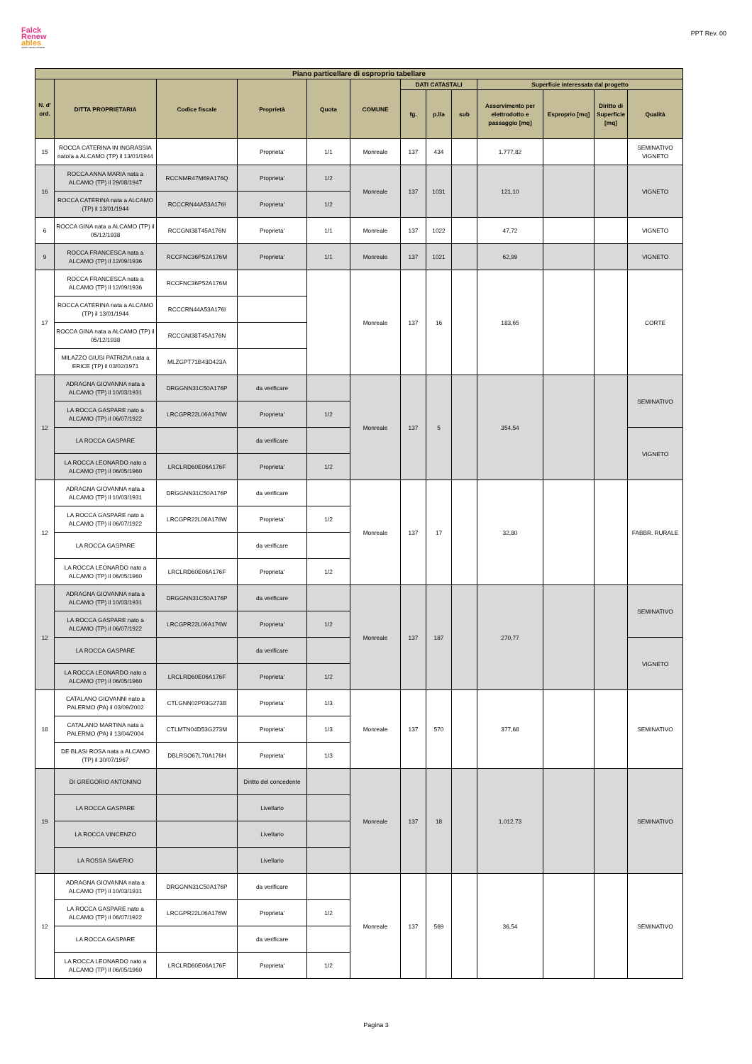Falck
Renew
ables
ASSET DEVELOPMENT
PPT Rev. 00
| Piano particellare di esproprio tabellare | | | | | | | | | | | | |
| --- | --- | --- | --- | --- | --- | --- | --- | --- | --- | --- | --- | --- |
| N. d' ord. | DITTA PROPRIETARIA | Codice fiscale | Proprietà | Quota | COMUNE | DATI CATASTALI | | | Superficie interessata dal progetto | | | |
| | | | | | | fg. | p.lla | sub | Asservimento per elettrodotto e passaggio [mq] | Esproprio [mq] | Diritto di Superficie [mq] | Qualità |
| 15 | ROCCA CATERINA IN INGRASSIA nato/a a ALCAMO (TP) il 13/01/1944 | | Proprieta' | 1/1 | Monreale | 137 | 434 | | 1.777,82 | | | SEMINATIVO VIGNETO |
| 16 | ROCCA ANNA MARIA nata a ALCAMO (TP) il 29/08/1947 | RCCNMR47M69A176Q | Proprieta' | 1/2 | Monreale | 137 | 1031 | | 121,10 | | | VIGNETO |
| | ROCCA CATERINA nata a ALCAMO (TP) il 13/01/1944 | RCCCRN44A53A176I | Proprieta' | 1/2 | | | | | | | | |
| 6 | ROCCA GINA nata a ALCAMO (TP) il 05/12/1938 | RCCGNI38T45A176N | Proprieta' | 1/1 | Monreale | 137 | 1022 | | 47,72 | | | VIGNETO |
| 9 | ROCCA FRANCESCA nata a ALCAMO (TP) il 12/09/1936 | RCCFNC36P52A176M | Proprieta' | 1/1 | Monreale | 137 | 1021 | | 62,99 | | | VIGNETO |
| 17 | ROCCA FRANCESCA nata a ALCAMO (TP) il 12/09/1936 | RCCFNC36P52A176M | | | Monreale | 137 | 16 | | 183,65 | | | CORTE |
| | ROCCA CATERINA nata a ALCAMO (TP) il 13/01/1944 | RCCCRN44A53A176I | | | | | | | | | | |
| | ROCCA GINA nata a ALCAMO (TP) il 05/12/1938 | RCCGNI38T45A176N | | | | | | | | | | |
| | MILAZZO GIUSI PATRIZIA nata a ERICE (TP) il 03/02/1971 | MLZGPT71B43D423A | | | | | | | | | | |
| 12 | ADRAGNA GIOVANNA nata a ALCAMO (TP) il 10/03/1931 | DRGGNN31C50A176P | da verificare | | Monreale | 137 | 5 | | 354,54 | | | SEMINATIVO |
| | LA ROCCA GASPARE nato a ALCAMO (TP) il 06/07/1922 | LRCGPR22L06A176W | Proprieta' | 1/2 | | | | | | | | |
| | LA ROCCA GASPARE | | da verificare | | | | | | | | | VIGNETO |
| | LA ROCCA LEONARDO nato a ALCAMO (TP) il 06/05/1960 | LRCLRD60E06A176F | Proprieta' | 1/2 | | | | | | | | |
| 12 | ADRAGNA GIOVANNA nata a ALCAMO (TP) il 10/03/1931 | DRGGNN31C50A176P | da verificare | | Monreale | 137 | 17 | | 32,80 | | | FABBR. RURALE |
| | LA ROCCA GASPARE nato a ALCAMO (TP) il 06/07/1922 | LRCGPR22L06A176W | Proprieta' | 1/2 | | | | | | | | |
| | LA ROCCA GASPARE | | da verificare | | | | | | | | | |
| | LA ROCCA LEONARDO nato a ALCAMO (TP) il 06/05/1960 | LRCLRD60E06A176F | Proprieta' | 1/2 | | | | | | | | |
| 12 | ADRAGNA GIOVANNA nata a ALCAMO (TP) il 10/03/1931 | DRGGNN31C50A176P | da verificare | | Monreale | 137 | 187 | | 270,77 | | | SEMINATIVO |
| | LA ROCCA GASPARE nato a ALCAMO (TP) il 06/07/1922 | LRCGPR22L06A176W | Proprieta' | 1/2 | | | | | | | | |
| | LA ROCCA GASPARE | | da verificare | | | | | | | | | VIGNETO |
| | LA ROCCA LEONARDO nato a ALCAMO (TP) il 06/05/1960 | LRCLRD60E06A176F | Proprieta' | 1/2 | | | | | | | | |
| 18 | CATALANO GIOVANNI nato a PALERMO (PA) il 03/09/2002 | CTLGNN02P03G273B | Proprieta' | 1/3 | Monreale | 137 | 570 | | 377,68 | | | SEMINATIVO |
| | CATALANO MARTINA nata a PALERMO (PA) il 13/04/2004 | CTLMTN04D53G273M | Proprieta' | 1/3 | | | | | | | | |
| | DE BLASI ROSA nata a ALCAMO (TP) il 30/07/1967 | DBLRSO67L70A176H | Proprieta' | 1/3 | | | | | | | | |
| 19 | DI GREGORIO ANTONINO | | Diritto del concedente | | Monreale | 137 | 18 | | 1.012,73 | | | SEMINATIVO |
| | LA ROCCA GASPARE | | Livellario | | | | | | | | | |
| | LA ROCCA VINCENZO | | Livellario | | | | | | | | | |
| | LA ROSSA SAVERIO | | Livellario | | | | | | | | | |
| 12 | ADRAGNA GIOVANNA nata a ALCAMO (TP) il 10/03/1931 | DRGGNN31C50A176P | da verificare | | Monreale | 137 | 569 | | 36,54 | | | SEMINATIVO |
| | LA ROCCA GASPARE nato a ALCAMO (TP) il 06/07/1922 | LRCGPR22L06A176W | Proprieta' | 1/2 | | | | | | | | |
| | LA ROCCA GASPARE | | da verificare | | | | | | | | | |
| | LA ROCCA LEONARDO nato a ALCAMO (TP) il 06/05/1960 | LRCLRD60E06A176F | Proprieta' | 1/2 | | | | | | | | |
Pagina 3